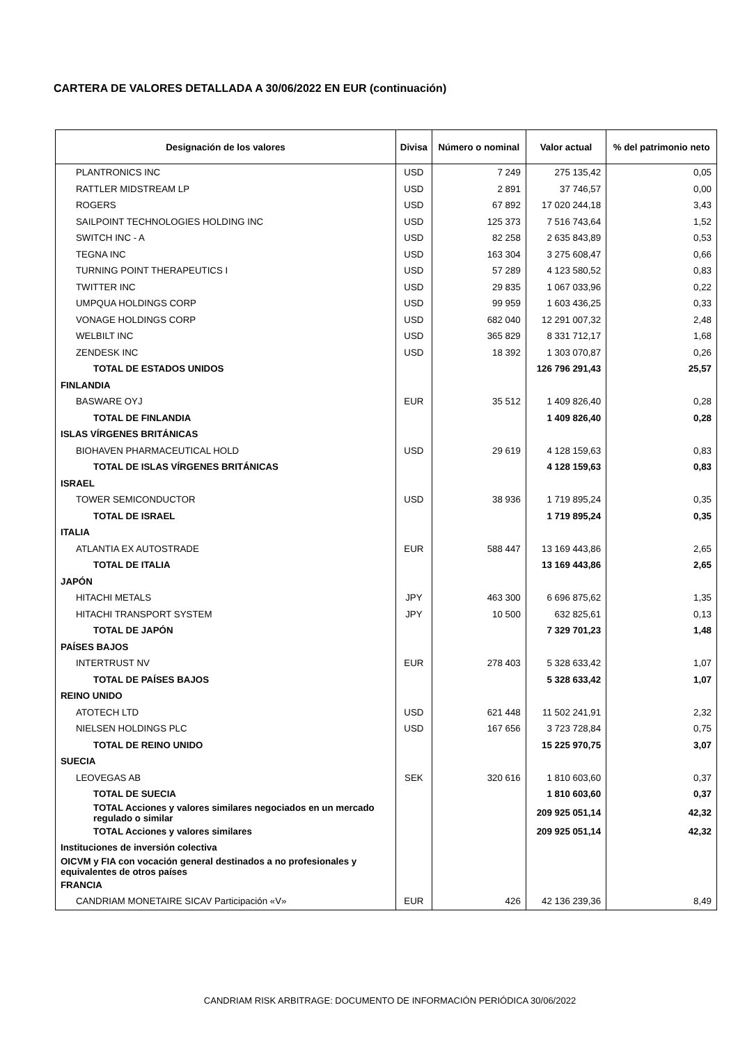CARTERA DE VALORES DETALLADA A 30/06/2022 EN EUR (continuación)
| Designación de los valores | Divisa | Número o nominal | Valor actual | % del patrimonio neto |
| --- | --- | --- | --- | --- |
| PLANTRONICS INC | USD | 7 249 | 275 135,42 | 0,05 |
| RATTLER MIDSTREAM LP | USD | 2 891 | 37 746,57 | 0,00 |
| ROGERS | USD | 67 892 | 17 020 244,18 | 3,43 |
| SAILPOINT TECHNOLOGIES HOLDING INC | USD | 125 373 | 7 516 743,64 | 1,52 |
| SWITCH INC - A | USD | 82 258 | 2 635 843,89 | 0,53 |
| TEGNA INC | USD | 163 304 | 3 275 608,47 | 0,66 |
| TURNING POINT THERAPEUTICS I | USD | 57 289 | 4 123 580,52 | 0,83 |
| TWITTER INC | USD | 29 835 | 1 067 033,96 | 0,22 |
| UMPQUA HOLDINGS CORP | USD | 99 959 | 1 603 436,25 | 0,33 |
| VONAGE HOLDINGS CORP | USD | 682 040 | 12 291 007,32 | 2,48 |
| WELBILT INC | USD | 365 829 | 8 331 712,17 | 1,68 |
| ZENDESK INC | USD | 18 392 | 1 303 070,87 | 0,26 |
| TOTAL DE ESTADOS UNIDOS | | | 126 796 291,43 | 25,57 |
| FINLANDIA | | | | |
| BASWARE OYJ | EUR | 35 512 | 1 409 826,40 | 0,28 |
| TOTAL DE FINLANDIA | | | 1 409 826,40 | 0,28 |
| ISLAS VÍRGENES BRITÁNICAS | | | | |
| BIOHAVEN PHARMACEUTICAL HOLD | USD | 29 619 | 4 128 159,63 | 0,83 |
| TOTAL DE ISLAS VÍRGENES BRITÁNICAS | | | 4 128 159,63 | 0,83 |
| ISRAEL | | | | |
| TOWER SEMICONDUCTOR | USD | 38 936 | 1 719 895,24 | 0,35 |
| TOTAL DE ISRAEL | | | 1 719 895,24 | 0,35 |
| ITALIA | | | | |
| ATLANTIA EX AUTOSTRADE | EUR | 588 447 | 13 169 443,86 | 2,65 |
| TOTAL DE ITALIA | | | 13 169 443,86 | 2,65 |
| JAPÓN | | | | |
| HITACHI METALS | JPY | 463 300 | 6 696 875,62 | 1,35 |
| HITACHI TRANSPORT SYSTEM | JPY | 10 500 | 632 825,61 | 0,13 |
| TOTAL DE JAPÓN | | | 7 329 701,23 | 1,48 |
| PAÍSES BAJOS | | | | |
| INTERTRUST NV | EUR | 278 403 | 5 328 633,42 | 1,07 |
| TOTAL DE PAÍSES BAJOS | | | 5 328 633,42 | 1,07 |
| REINO UNIDO | | | | |
| ATOTECH LTD | USD | 621 448 | 11 502 241,91 | 2,32 |
| NIELSEN HOLDINGS PLC | USD | 167 656 | 3 723 728,84 | 0,75 |
| TOTAL DE REINO UNIDO | | | 15 225 970,75 | 3,07 |
| SUECIA | | | | |
| LEOVEGAS AB | SEK | 320 616 | 1 810 603,60 | 0,37 |
| TOTAL DE SUECIA | | | 1 810 603,60 | 0,37 |
| TOTAL Acciones y valores similares negociados en un mercado regulado o similar | | | 209 925 051,14 | 42,32 |
| TOTAL Acciones y valores similares | | | 209 925 051,14 | 42,32 |
| Instituciones de inversión colectiva | | | | |
| OICVM y FIA con vocación general destinados a no profesionales y equivalentes de otros países | | | | |
| FRANCIA | | | | |
| CANDRIAM MONETAIRE SICAV Participación «V» | EUR | 426 | 42 136 239,36 | 8,49 |
CANDRIAM RISK ARBITRAGE: DOCUMENTO DE INFORMACIÓN PERIÓDICA 30/06/2022